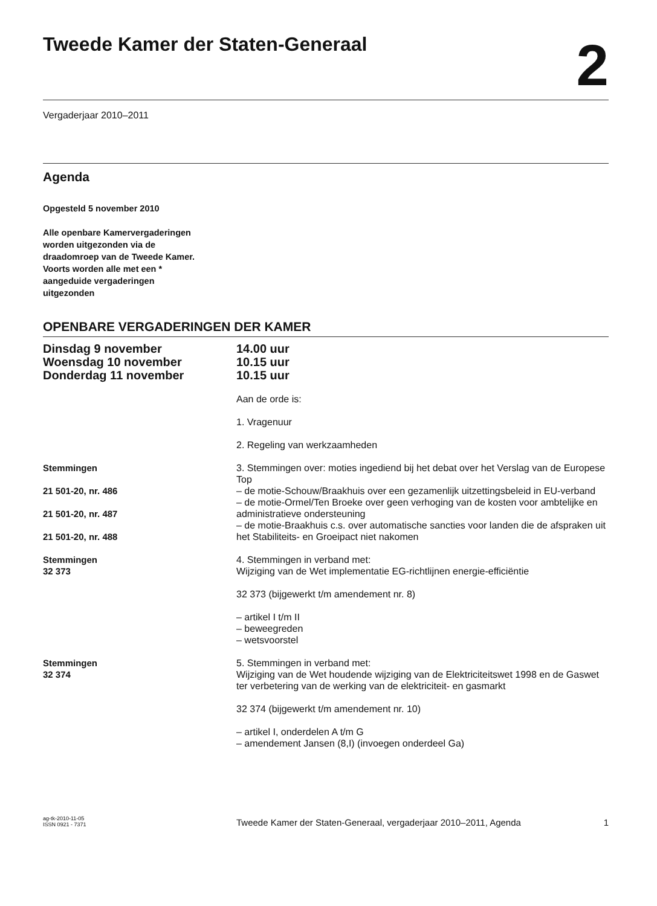Tweede Kamer der Staten-Generaal
2
Vergaderjaar 2010–2011
Agenda
Opgesteld 5 november 2010
Alle openbare Kamervergaderingen
worden uitgezonden via de
draadomroep van de Tweede Kamer.
Voorts worden alle met een *
aangeduide vergaderingen
uitgezonden
OPENBARE VERGADERINGEN DER KAMER
Dinsdag 9 november
Woensdag 10 november
Donderdag 11 november
14.00 uur
10.15 uur
10.15 uur
Aan de orde is:
1. Vragenuur
2. Regeling van werkzaamheden
Stemmingen
21 501-20, nr. 486
21 501-20, nr. 487
21 501-20, nr. 488
3. Stemmingen over: moties ingediend bij het debat over het Verslag van de Europese Top
– de motie-Schouw/Braakhuis over een gezamenlijk uitzettingsbeleid in EU-verband
– de motie-Ormel/Ten Broeke over geen verhoging van de kosten voor ambtelijke en administratieve ondersteuning
– de motie-Braakhuis c.s. over automatische sancties voor landen die de afspraken uit het Stabiliteits- en Groeipact niet nakomen
Stemmingen
32 373
4. Stemmingen in verband met:
Wijziging van de Wet implementatie EG-richtlijnen energie-efficiëntie
32 373 (bijgewerkt t/m amendement nr. 8)
– artikel I t/m II
– beweegreden
– wetsvoorstel
Stemmingen
32 374
5. Stemmingen in verband met:
Wijziging van de Wet houdende wijziging van de Elektriciteitswet 1998 en de Gaswet ter verbetering van de werking van de elektriciteit- en gasmarkt
32 374 (bijgewerkt t/m amendement nr. 10)
– artikel I, onderdelen A t/m G
– amendement Jansen (8,I) (invoegen onderdeel Ga)
ag-tk-2010-11-05
ISSN 0921 - 7371
Tweede Kamer der Staten-Generaal, vergaderjaar 2010–2011, Agenda
1